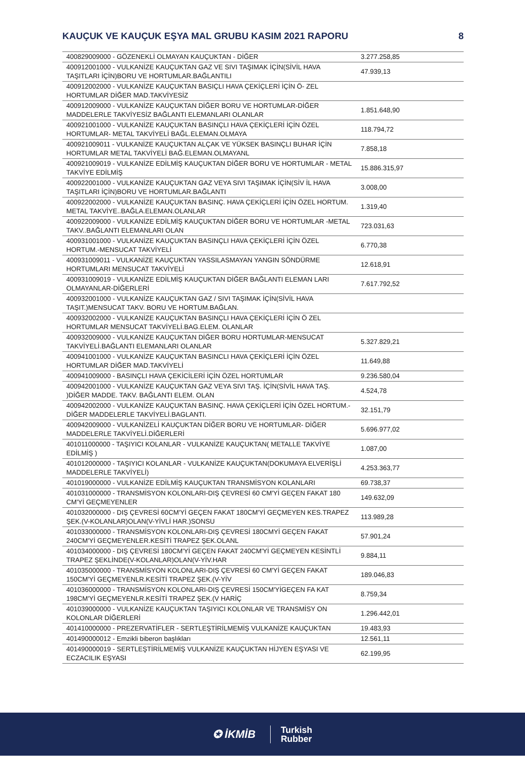KAUÇUK VE KAUÇUK EŞYA MAL GRUBU KASIM 2021 RAPORU 8
| 400829009000 - GÖZENEKLİ OLMAYAN KAUÇUKTAN - DİĞER | 3.277.258,85 |
| 400912001000 - VULKANİZE KAUÇUKTAN GAZ VE SIVI TAŞIMAK İÇİN(SİVİL HAVA TAŞITLARI İÇİN)BORU VE HORTUMLAR.BAĞLANTILI | 47.939,13 |
| 400912002000 - VULKANİZE KAUÇUKTAN BASIÇLI HAVA ÇEKİÇLERİ İÇİN Ö- ZEL HORTUMLAR DİĞER MAD.TAKVİYESİZ | |
| 400912009000 - VULKANİZE KAUÇUKTAN DİĞER BORU VE HORTUMLAR-DİĞER MADDELERLE TAKVİYESİZ BAĞLANTI ELEMANLARI OLANLAR | 1.851.648,90 |
| 400921001000 - VULKANİZE KAUÇUKTAN BASINÇLI HAVA ÇEKİÇLERİ İÇİN ÖZEL HORTUMLAR- METAL TAKVİYELİ BAĞL.ELEMAN.OLMAYA | 118.794,72 |
| 400921009011 - VULKANİZE KAUÇUKTAN ALÇAK VE YÜKSEK BASINÇLI BUHAR İÇİN HORTUMLAR METAL TAKVİYELİ BAĞ.ELEMAN.OLMAYANL | 7.858,18 |
| 400921009019 - VULKANİZE EDİLMİŞ KAUÇUKTAN DİĞER BORU VE HORTUMLAR - METAL TAKVİYE EDİLMİŞ | 15.886.315,97 |
| 400922001000 - VULKANİZE KAUÇUKTAN GAZ VEYA SIVI TAŞIMAK İÇİN(SİV İL HAVA TAŞITLARI İÇİN)BORU VE HORTUMLAR.BAĞLANTI | 3.008,00 |
| 400922002000 - VULKANİZE KAUÇUKTAN BASINÇ. HAVA ÇEKİÇLERİ İÇİN ÖZEL HORTUM. METAL TAKVİYE..BAĞLA.ELEMAN.OLANLAR | 1.319,40 |
| 400922009000 - VULKANİZE EDİLMİŞ KAUÇUKTAN DİĞER BORU VE HORTUMLAR -METAL TAKV..BAĞLANTI ELEMANLARI OLAN | 723.031,63 |
| 400931001000 - VULKANİZE KAUÇUKTAN BASINÇLI HAVA ÇEKİÇLERİ İÇİN ÖZEL HORTUM.-MENSUCAT TAKVİYELİ | 6.770,38 |
| 400931009011 - VULKANİZE KAUÇUKTAN YASSILASMAYAN YANGIN SÖNDÜRME HORTUMLARI MENSUCAT TAKVİYELİ | 12.618,91 |
| 400931009019 - VULKANİZE EDİLMİŞ KAUÇUKTAN DİĞER BAĞLANTI ELEMAN LARI OLMAYANLAR-DİĞERLERİ | 7.617.792,52 |
| 400932001000 - VULKANİZE KAUÇUKTAN GAZ / SIVI TAŞIMAK İÇİN(SİVİL HAVA TAŞIT.)MENSUCAT TAKV. BORU VE HORTUM.BAĞLAN. | |
| 400932002000 - VULKANİZE KAUÇUKTAN BASINÇLI HAVA ÇEKİÇLERİ İÇİN Ö ZEL HORTUMLAR MENSUCAT TAKVİYELİ.BAG.ELEM. OLANLAR | |
| 400932009000 - VULKANİZE KAUÇUKTAN DİĞER BORU HORTUMLAR-MENSUCAT TAKVİYELİ.BAĞLANTI ELEMANLARI OLANLAR | 5.327.829,21 |
| 400941001000 - VULKANİZE KAUÇUKTAN BASINCLI HAVA ÇEKİÇLERİ İÇİN ÖZEL HORTUMLAR DİĞER MAD.TAKVİYELİ | 11.649,88 |
| 400941009000 - BASINÇLI HAVA ÇEKİCİLERİ İÇİN ÖZEL HORTUMLAR | 9.236.580,04 |
| 400942001000 - VULKANİZE KAUÇUKTAN GAZ VEYA SIVI TAŞ. İÇİN(SİVİL HAVA TAŞ. )DİĞER MADDE. TAKV. BAĞLANTI ELEM. OLAN | 4.524,78 |
| 400942002000 - VULKANİZE KAUÇUKTAN BASINÇ. HAVA ÇEKİÇLERİ İÇİN ÖZEL HORTUM.-DİĞER MADDELERLE TAKVİYELİ.BAGLANTI. | 32.151,79 |
| 400942009000 - VULKANİZELİ KAUÇUKTAN DİĞER BORU VE HORTUMLAR- DİĞER MADDELERLE TAKVİYELİ.DİĞERLERİ | 5.696.977,02 |
| 401011000000 - TAŞIYICI KOLANLAR - VULKANİZE KAUÇUKTAN( METALLE TAKVİYE EDİLMİŞ ) | 1.087,00 |
| 401012000000 - TAŞIYICI KOLANLAR - VULKANİZE KAUÇUKTAN(DOKUMAYA ELVERİŞLİ MADDELERLE TAKVİYELİ) | 4.253.363,77 |
| 401019000000 - VULKANİZE EDİLMİŞ KAUÇUKTAN TRANSMİSYON KOLANLARI | 69.738,37 |
| 401031000000 - TRANSMİSYON KOLONLARI-DIŞ ÇEVRESİ 60 CM'Yİ GEÇEN FAKAT 180 CM'Yİ GEÇMEYENLER | 149.632,09 |
| 401032000000 - DIŞ ÇEVRESİ 60CM'Yİ GEÇEN FAKAT 180CM'Yİ GEÇMEYEN KES.TRAPEZ ŞEK.(V-KOLANLAR)OLAN(V-YİVLİ HAR.)SONSU | 113.989,28 |
| 401033000000 - TRANSMİSYON KOLONLARI-DIŞ ÇEVRESİ 180CMYİ GEÇEN FAKAT 240CM'Yİ GEÇMEYENLER.KESİTİ TRAPEZ ŞEK.OLANL | 57.901,24 |
| 401034000000 - DIŞ ÇEVRESİ 180CM'Yİ GEÇEN FAKAT 240CM'Yİ GEÇMEYEN KESİNTLİ TRAPEZ ŞEKLİNDE(V-KOLANLAR)OLAN(V-YİV.HAR | 9.884,11 |
| 401035000000 - TRANSMİSYON KOLONLARI-DIŞ ÇEVRESİ 60 CM'Yİ GEÇEN FAKAT 150CM'Yİ GEÇMEYENLR.KESİTİ TRAPEZ ŞEK.(V-YİV | 189.046,83 |
| 401036000000 - TRANSMİSYON KOLONLARI-DIŞ ÇEVRESİ 150CM'YİGEÇEN FA KAT 198CM'Yİ GEÇMEYENLR.KESİTİ TRAPEZ ŞEK.(V HARİÇ | 8.759,34 |
| 401039000000 - VULKANİZE KAUÇUKTAN TAŞIYICI KOLONLAR VE TRANSMİSY ON KOLONLAR DİĞERLERİ | 1.296.442,01 |
| 401410000000 - PREZERVATİFLER - SERTLEŞTİRİLMEMİŞ VULKANİZE KAUÇUKTAN | 19.483,93 |
| 401490000012 - Emzikli biberon başlıkları | 12.561,11 |
| 401490000019 - SERTLEŞTİRİLMEMİŞ VULKANİZE KAUÇUKTAN HİJYEN EŞYASI VE ECZACILIK EŞYASI | 62.199,95 |
✪ İKMİB Turkish
Rubber